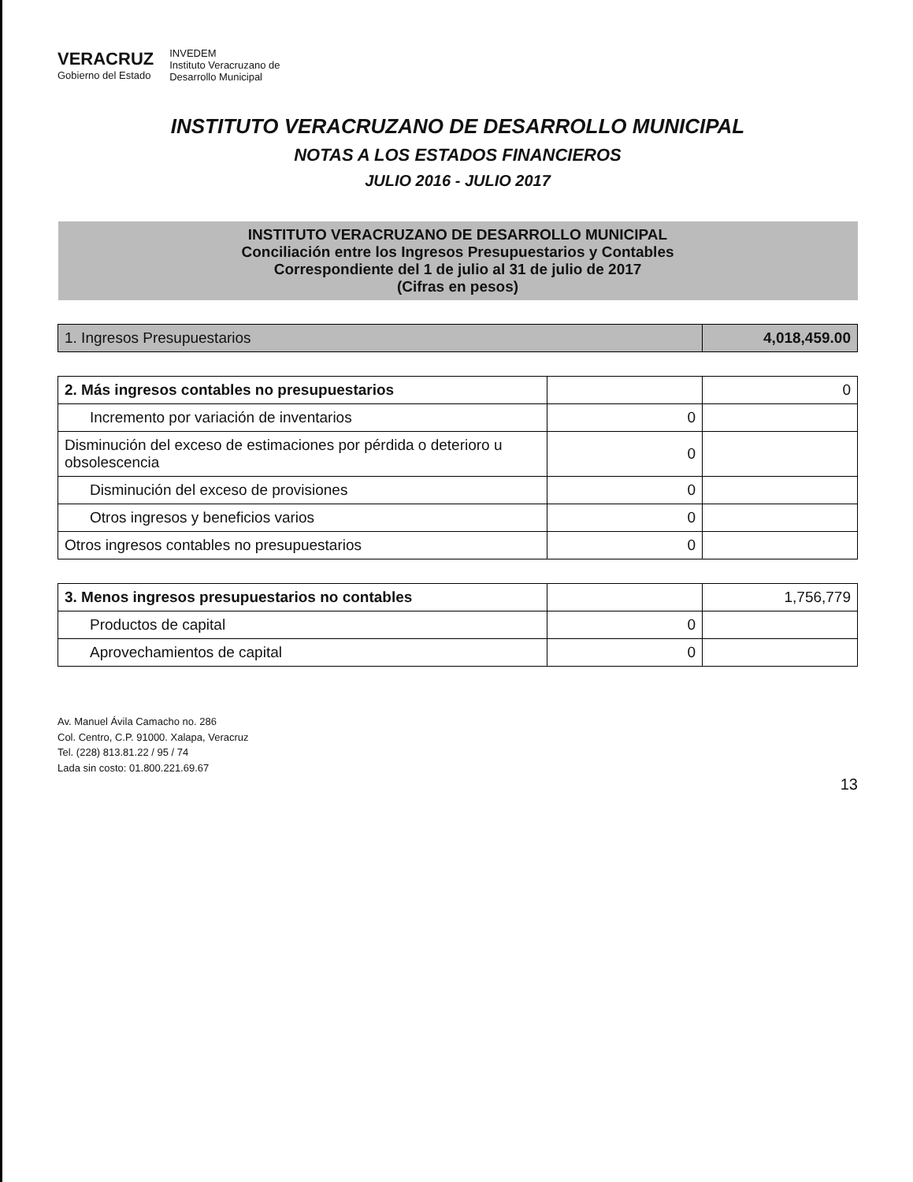VERACRUZ
Gobierno del Estado
INVEDEM
Instituto Veracruzano de
Desarrollo Municipal
INSTITUTO VERACRUZANO DE DESARROLLO MUNICIPAL
NOTAS A LOS ESTADOS FINANCIEROS
JULIO 2016 - JULIO 2017
| INSTITUTO VERACRUZANO DE DESARROLLO MUNICIPAL Conciliación entre los Ingresos Presupuestarios y Contables Correspondiente del 1 de julio al 31 de julio de 2017 (Cifras en pesos) | | |
| 1. Ingresos Presupuestarios | | 4,018,459.00 |
| 2. Más ingresos contables no presupuestarios | | 0 |
| Incremento por variación de inventarios | 0 | |
| Disminución del exceso de estimaciones por pérdida o deterioro u obsolescencia | 0 | |
| Disminución del exceso de provisiones | 0 | |
| Otros ingresos y beneficios varios | 0 | |
| Otros ingresos contables no presupuestarios | 0 | |
| 3. Menos ingresos presupuestarios no contables | | 1,756,779 |
| Productos de capital | 0 | |
| Aprovechamientos de capital | 0 | |
Av. Manuel Ávila Camacho no. 286
Col. Centro, C.P. 91000. Xalapa, Veracruz
Tel. (228) 813.81.22 / 95 / 74
Lada sin costo: 01.800.221.69.67
13